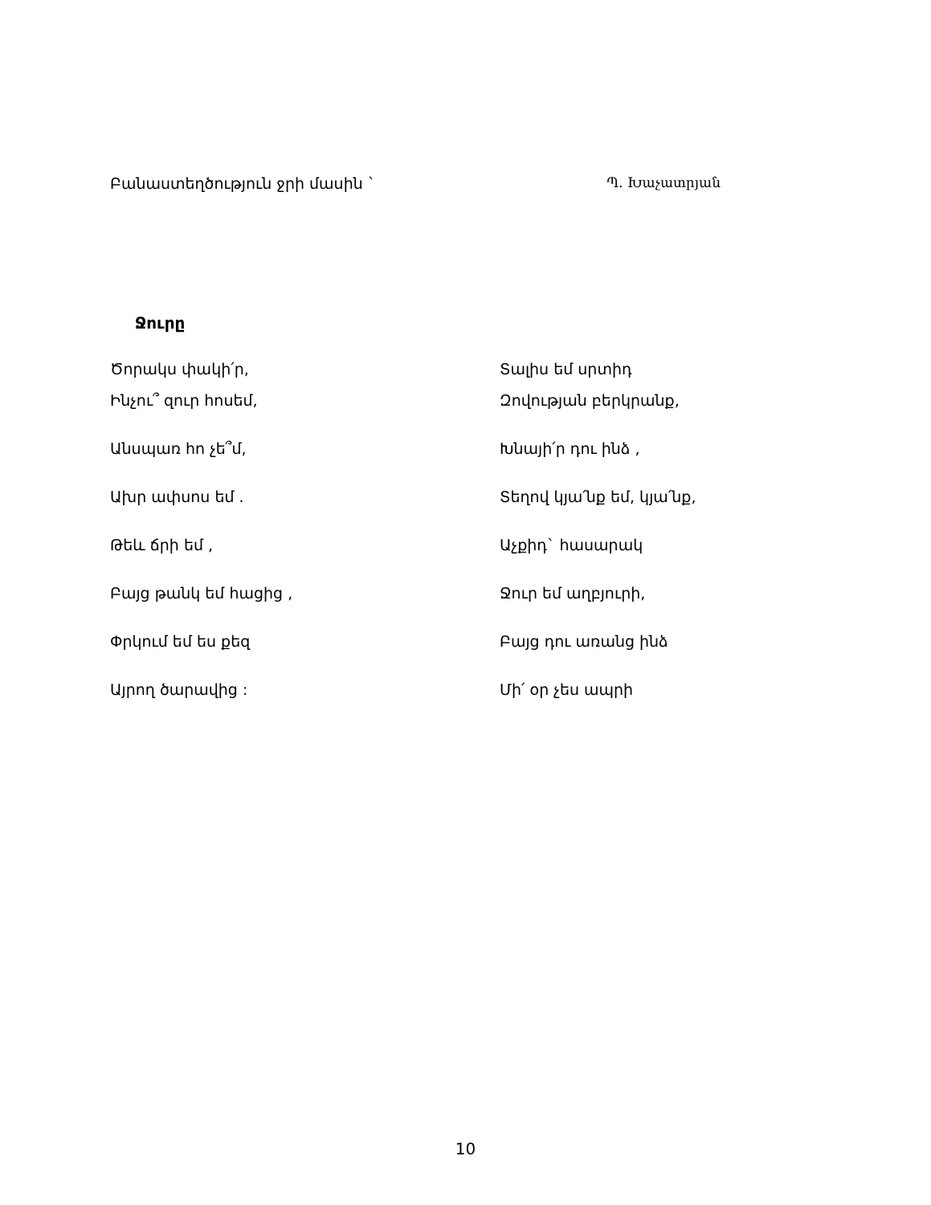Բանաստեղծություն ջրի մասին ` Պ. Խաչատրյան
Ջուրը
Ծորակս փակի՛ր,
Ինչու՞ զուր հոսեմ,
Անսպառ հո չե՞մ,
Ախր ափսոս եմ .
Թեև ճրի եմ ,
Բայց թանկ եմ հացից ,
Փրկում եմ ես քեզ
Այրող ծարավից :
Տալիս եմ սրտիդ
Զովության բերկրանք,
Խնայի՛ր դու ինձ ,
Տեղով կյա՛նք եմ, կյա՛նք,
Աչքիդ` հասարակ
Ջուր եմ աղբյուրի,
Բայց դու առանց ինձ
Մի՛ օր չես ապրի
10